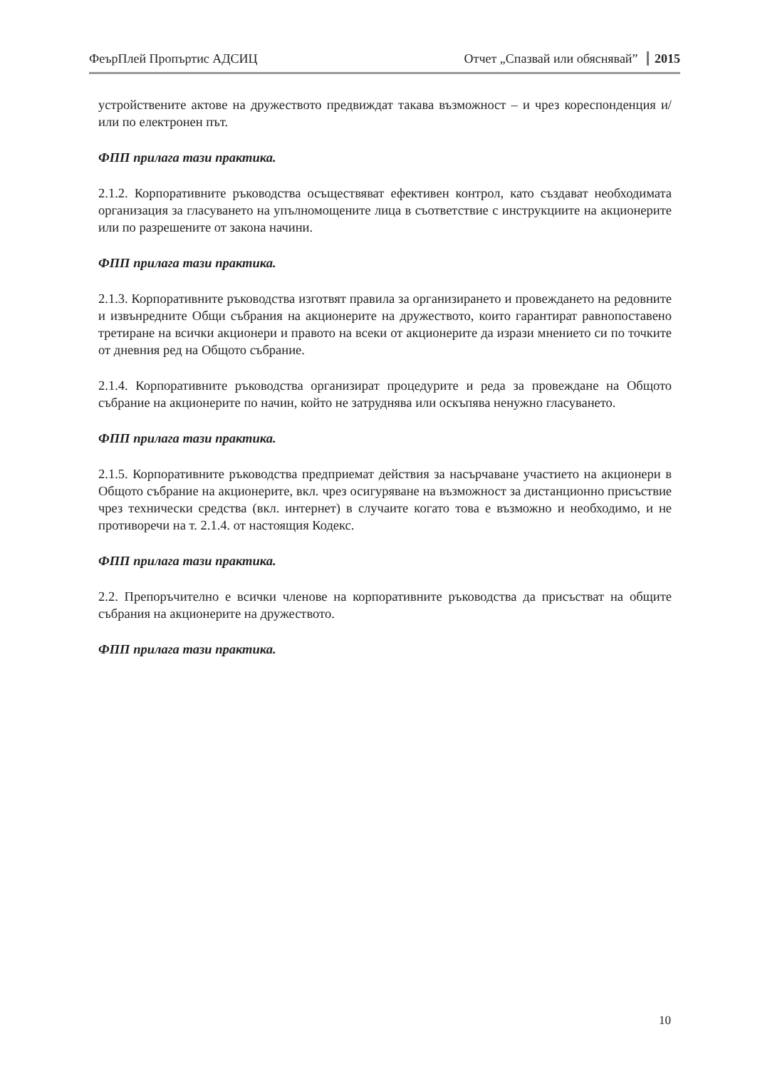ФеърПлей Пропъртис АДСИЦ Отчет „Спазвай или обяснявай” 2015
устройствените актове на дружеството предвиждат такава възможност – и чрез кореспонденция и/или по електронен път.
ФПП прилага тази практика.
2.1.2. Корпоративните ръководства осъществяват ефективен контрол, като създават необходимата организация за гласуването на упълномощените лица в съответствие с инструкциите на акционерите или по разрешените от закона начини.
ФПП прилага тази практика.
2.1.3. Корпоративните ръководства изготвят правила за организирането и провеждането на редовните и извънредните Общи събрания на акционерите на дружеството, които гарантират равнопоставено третиране на всички акционери и правото на всеки от акционерите да изрази мнението си по точките от дневния ред на Общото събрание.
2.1.4. Корпоративните ръководства организират процедурите и реда за провеждане на Общото събрание на акционерите по начин, който не затруднява или оскъпява ненужно гласуването.
ФПП прилага тази практика.
2.1.5. Корпоративните ръководства предприемат действия за насърчаване участието на акционери в Общото събрание на акционерите, вкл. чрез осигуряване на възможност за дистанционно присъствие чрез технически средства (вкл. интернет) в случаите когато това е възможно и необходимо, и не противоречи на т. 2.1.4. от настоящия Кодекс.
ФПП прилага тази практика.
2.2. Препоръчително е всички членове на корпоративните ръководства да присъстват на общите събрания на акционерите на дружеството.
ФПП прилага тази практика.
10